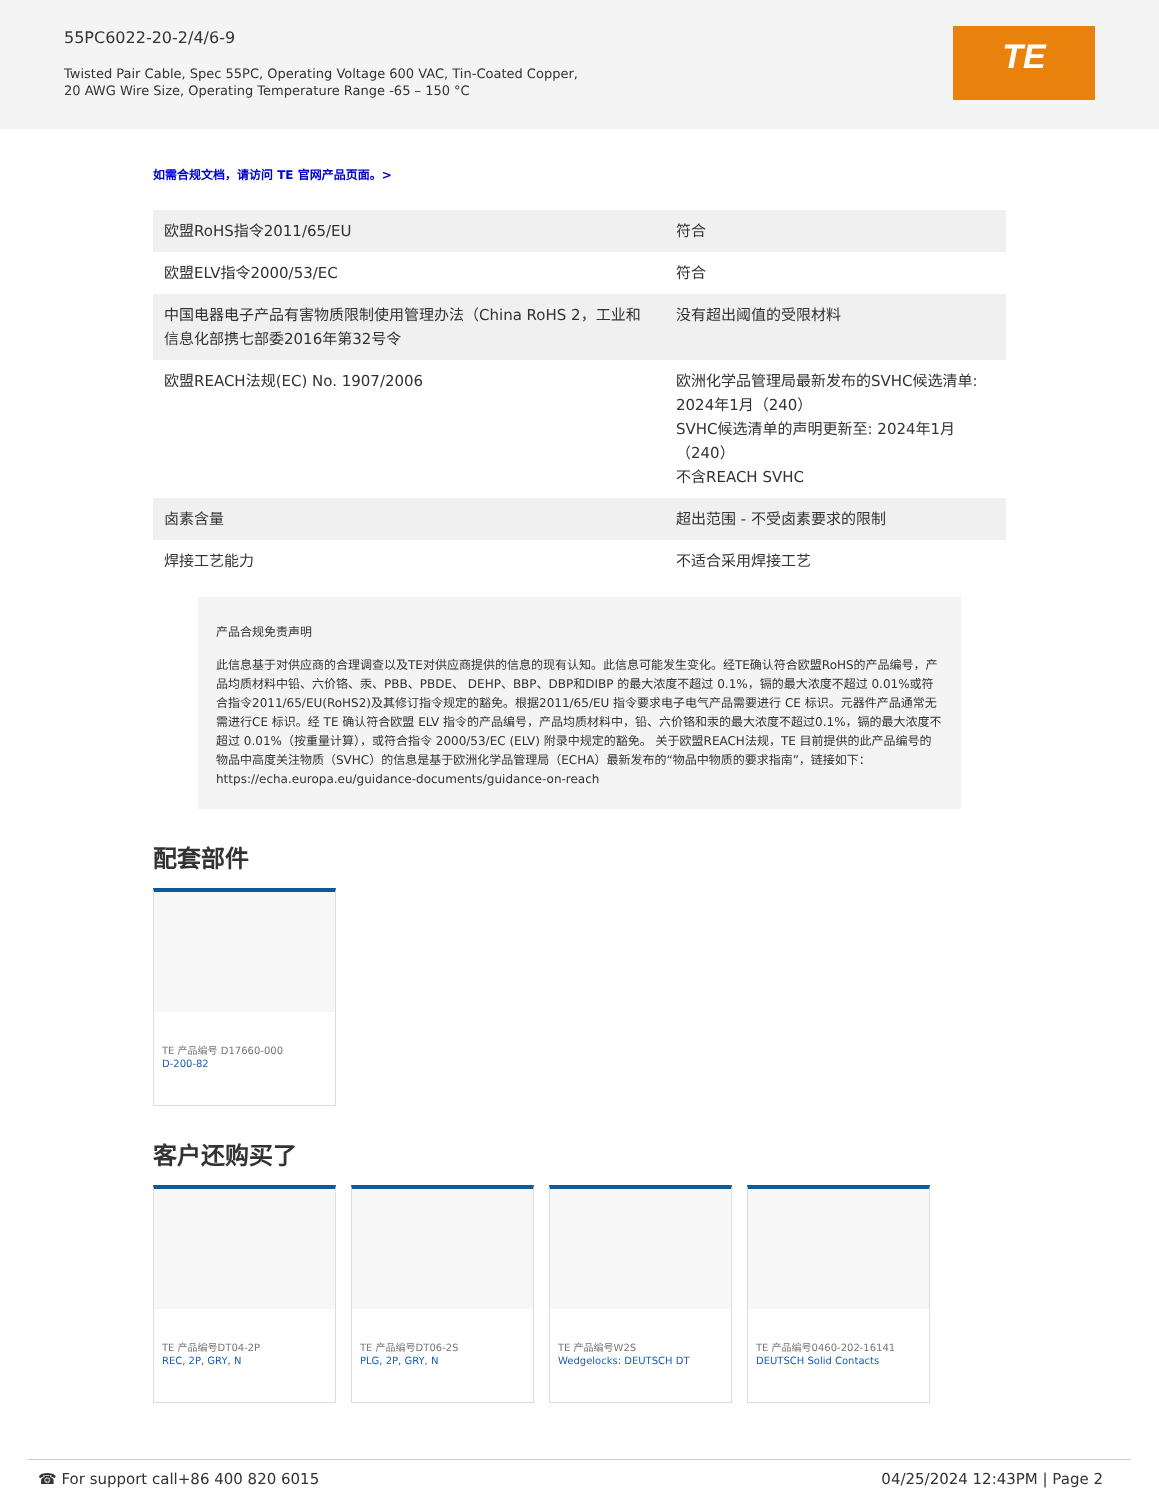55PC6022-20-2/4/6-9
Twisted Pair Cable, Spec 55PC, Operating Voltage 600 VAC, Tin-Coated Copper, 20 AWG Wire Size, Operating Temperature Range -65 – 150 °C
TE
如需合规文档，请访问 TE 官网产品页面。>
| 欧盟RoHS指令2011/65/EU | 符合 |
| 欧盟ELV指令2000/53/EC | 符合 |
| 中国电器电子产品有害物质限制使用管理办法（China RoHS 2，工业和信息化部携七部委2016年第32号令 | 没有超出阈值的受限材料 |
| 欧盟REACH法规(EC) No. 1907/2006 | 欧洲化学品管理局最新发布的SVHC候选清单: 2024年1月（240） SVHC候选清单的声明更新至: 2024年1月（240） 不含REACH SVHC |
| 卤素含量 | 超出范围 - 不受卤素要求的限制 |
| 焊接工艺能力 | 不适合采用焊接工艺 |
产品合规免责声明
此信息基于对供应商的合理调查以及TE对供应商提供的信息的现有认知。此信息可能发生变化。经TE确认符合欧盟RoHS的产品编号，产品均质材料中铅、六价铬、汞、PBB、PBDE、 DEHP、BBP、DBP和DIBP 的最大浓度不超过 0.1%，镉的最大浓度不超过 0.01%或符合指令2011/65/EU(RoHS2)及其修订指令规定的豁免。根据2011/65/EU 指令要求电子电气产品需要进行 CE 标识。元器件产品通常无需进行CE 标识。经 TE 确认符合欧盟 ELV 指令的产品编号，产品均质材料中，铅、六价铬和汞的最大浓度不超过0.1%，镉的最大浓度不超过 0.01%（按重量计算），或符合指令 2000/53/EC (ELV) 附录中规定的豁免。 关于欧盟REACH法规，TE 目前提供的此产品编号的物品中高度关注物质（SVHC）的信息是基于欧洲化学品管理局（ECHA）最新发布的“物品中物质的要求指南”，链接如下：https://echa.europa.eu/guidance-documents/guidance-on-reach
配套部件
TE 产品编号 D17660-000
D-200-82
客户还购买了
TE 产品编号DT04-2P
REC, 2P, GRY, N
TE 产品编号DT06-2S
PLG, 2P, GRY, N
TE 产品编号W2S
Wedgelocks: DEUTSCH DT
TE 产品编号0460-202-16141
DEUTSCH Solid Contacts
☎ For support call+86 400 820 6015 04/25/2024 12:43PM | Page 2